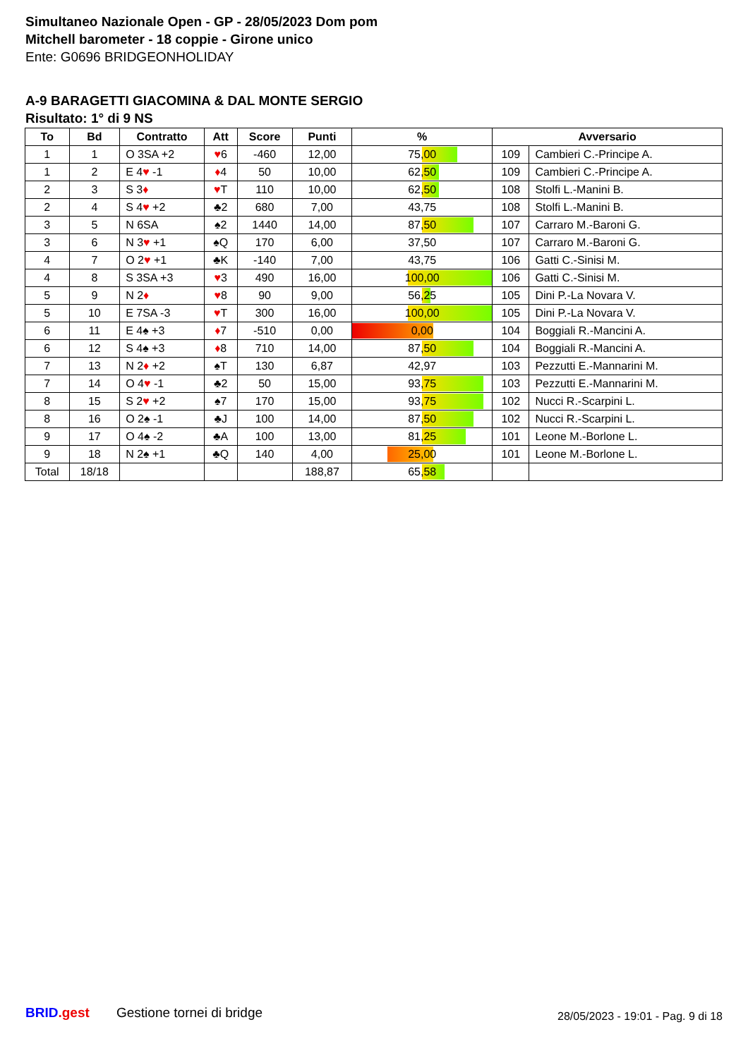Simultaneo Nazionale Open - GP - 28/05/2023 Dom pom
Mitchell barometer - 18 coppie - Girone unico
Ente: G0696 BRIDGEONHOLIDAY
A-9 BARAGETTI GIACOMINA & DAL MONTE SERGIO
Risultato: 1° di 9 NS
| To | Bd | Contratto | Att | Score | Punti | % | Avversario | |
| --- | --- | --- | --- | --- | --- | --- | --- | --- |
| 1 | 1 | O 3SA +2 | ♥ 6 | -460 | 12,00 | 75,00 | 109 | Cambieri C.-Principe A. |
| 1 | 2 | E 4 ♥ -1 | ♦ 4 | 50 | 10,00 | 62,50 | 109 | Cambieri C.-Principe A. |
| 2 | 3 | S 3 ♦ | ♥ T | 110 | 10,00 | 62,50 | 108 | Stolfi L.-Manini B. |
| 2 | 4 | S 4 ♥ +2 | ♣2 | 680 | 7,00 | 43,75 | 108 | Stolfi L.-Manini B. |
| 3 | 5 | N 6SA | ♠2 | 1440 | 14,00 | 87,50 | 107 | Carraro M.-Baroni G. |
| 3 | 6 | N 3 ♥ +1 | ♠Q | 170 | 6,00 | 37,50 | 107 | Carraro M.-Baroni G. |
| 4 | 7 | O 2 ♥ +1 | ♣K | -140 | 7,00 | 43,75 | 106 | Gatti C.-Sinisi M. |
| 4 | 8 | S 3SA +3 | ♥ 3 | 490 | 16,00 | 100,00 | 106 | Gatti C.-Sinisi M. |
| 5 | 9 | N 2 ♦ | ♥ 8 | 90 | 9,00 | 56,25 | 105 | Dini P.-La Novara V. |
| 5 | 10 | E 7SA -3 | ♥ T | 300 | 16,00 | 100,00 | 105 | Dini P.-La Novara V. |
| 6 | 11 | E 4♠ +3 | ♦ 7 | -510 | 0,00 | 0,00 | 104 | Boggiali R.-Mancini A. |
| 6 | 12 | S 4♠ +3 | ♦ 8 | 710 | 14,00 | 87,50 | 104 | Boggiali R.-Mancini A. |
| 7 | 13 | N 2 ♦ +2 | ♠T | 130 | 6,87 | 42,97 | 103 | Pezzutti E.-Mannarini M. |
| 7 | 14 | O 4 ♥ -1 | ♣2 | 50 | 15,00 | 93,75 | 103 | Pezzutti E.-Mannarini M. |
| 8 | 15 | S 2 ♥ +2 | ♠7 | 170 | 15,00 | 93,75 | 102 | Nucci R.-Scarpini L. |
| 8 | 16 | O 2♠ -1 | ♣J | 100 | 14,00 | 87,50 | 102 | Nucci R.-Scarpini L. |
| 9 | 17 | O 4♠ -2 | ♣A | 100 | 13,00 | 81,25 | 101 | Leone M.-Borlone L. |
| 9 | 18 | N 2♠ +1 | ♣Q | 140 | 4,00 | 25,00 | 101 | Leone M.-Borlone L. |
| Total | 18/18 | | | | 188,87 | 65,58 | | |
BRID.gest Gestione tornei di bridge
28/05/2023 - 19:01 - Pag. 9 di 18